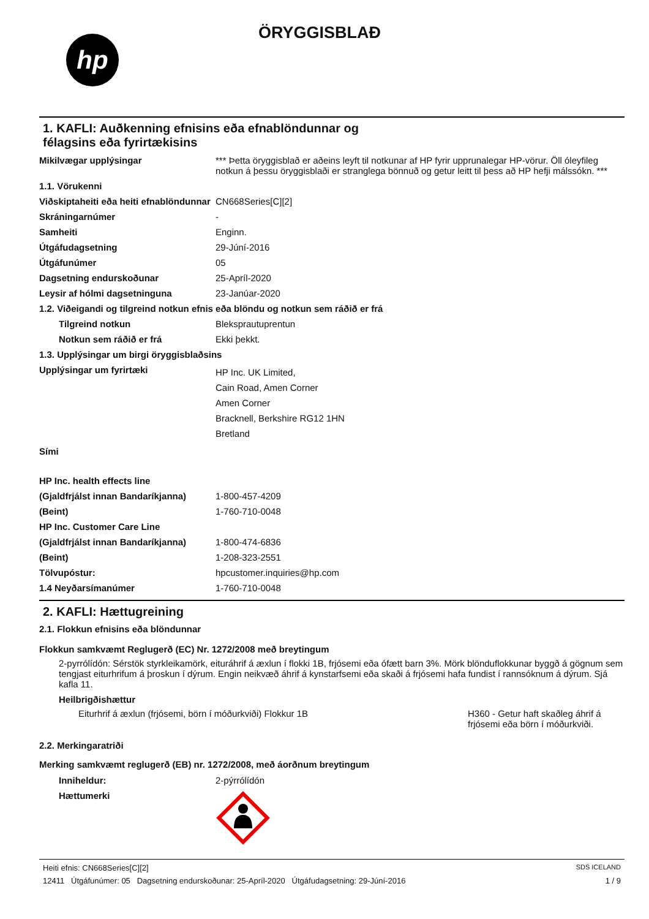hp
ÖRYGGISBLAÐ
1. KAFLI: Auðkenning efnisins eða efnablöndunnar og
félagsins eða fyrirtækisins
| Mikilvægar upplýsingar | *** Þetta öryggisblað er aðeins leyft til notkunar af HP fyrir upprunalegar HP-vörur. Öll óleyfileg notkun á þessu öryggisblaði er stranglega bönnuð og getur leitt til þess að HP hefji málssókn. *** |
| 1.1. Vörukenni | |
| Viðskiptaheiti eða heiti efnablöndunnar | CN668Series[C][2] |
| Skráningarnúmer | - |
| Samheiti | Enginn. |
| Útgáfudagsetning | 29-Júní-2016 |
| Útgáfunúmer | 05 |
| Dagsetning endurskoðunar | 25-Apríl-2020 |
| Leysir af hólmi dagsetninguna | 23-Janúar-2020 |
| 1.2. Viðeigandi og tilgreind notkun efnis eða blöndu og notkun sem ráðið er frá | |
| Tilgreind notkun | Bleksprautuprentun |
| Notkun sem ráðið er frá | Ekki þekkt. |
| 1.3. Upplýsingar um birgi öryggisblaðsins | |
| Upplýsingar um fyrirtæki | HP Inc. UK Limited, Cain Road, Amen Corner Amen Corner Bracknell, Berkshire RG12 1HN Bretland |
| Sími | |
| HP Inc. health effects line | |
| (Gjaldfrjálst innan Bandaríkjanna) | 1-800-457-4209 |
| (Beint) | 1-760-710-0048 |
| HP Inc. Customer Care Line | |
| (Gjaldfrjálst innan Bandaríkjanna) | 1-800-474-6836 |
| (Beint) | 1-208-323-2551 |
| Tölvupóstur: | hpcustomer.inquiries@hp.com |
| 1.4 Neyðarsímanúmer | 1-760-710-0048 |
2. KAFLI: Hættugreining
2.1. Flokkun efnisins eða blöndunnar
Flokkun samkvæmt Reglugerð (EC) Nr. 1272/2008 með breytingum
2-pyrrólídón: Sérstök styrkleikamörk, eituráhrif á æxlun í flokki 1B, frjósemi eða ófætt barn 3%. Mörk blönduflokkunar byggð á gögnum sem tengjast eiturhrifum á þroskun í dýrum. Engin neikvæð áhrif á kynstarfsemi eða skaði á frjósemi hafa fundist í rannsóknum á dýrum. Sjá kafla 11.
Heilbrigðishættur
Eiturhrif á æxlun (frjósemi, börn í móðurkviði) Flokkur 1B H360 - Getur haft skaðleg áhrif á frjósemi eða börn í móðurkviði.
2.2. Merkingaratriði
Merking samkvæmt reglugerð (EB) nr. 1272/2008, með áorðnum breytingum
| Inniheldur: | 2-pýrrólídón |
| Hættumerki | |
Heiti efnis: CN668Series[C][2] SDS ICELAND
12411 Útgáfunúmer: 05 Dagsetning endurskoðunar: 25-Apríl-2020 Útgáfudagsetning: 29-Júní-2016 1 / 9